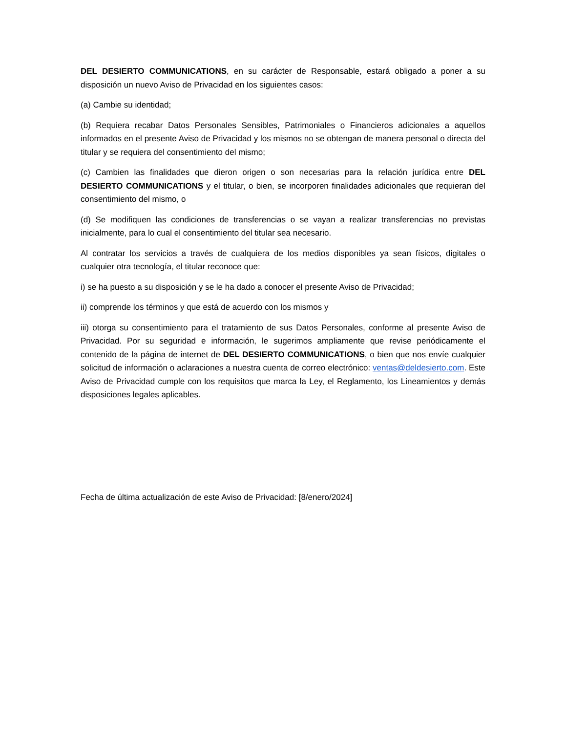DEL DESIERTO COMMUNICATIONS, en su carácter de Responsable, estará obligado a poner a su disposición un nuevo Aviso de Privacidad en los siguientes casos:
(a) Cambie su identidad;
(b) Requiera recabar Datos Personales Sensibles, Patrimoniales o Financieros adicionales a aquellos informados en el presente Aviso de Privacidad y los mismos no se obtengan de manera personal o directa del titular y se requiera del consentimiento del mismo;
(c) Cambien las finalidades que dieron origen o son necesarias para la relación jurídica entre DEL DESIERTO COMMUNICATIONS y el titular, o bien, se incorporen finalidades adicionales que requieran del consentimiento del mismo, o
(d) Se modifiquen las condiciones de transferencias o se vayan a realizar transferencias no previstas inicialmente, para lo cual el consentimiento del titular sea necesario.
Al contratar los servicios a través de cualquiera de los medios disponibles ya sean físicos, digitales o cualquier otra tecnología, el titular reconoce que:
i) se ha puesto a su disposición y se le ha dado a conocer el presente Aviso de Privacidad;
ii) comprende los términos y que está de acuerdo con los mismos y
iii) otorga su consentimiento para el tratamiento de sus Datos Personales, conforme al presente Aviso de Privacidad. Por su seguridad e información, le sugerimos ampliamente que revise periódicamente el contenido de la página de internet de DEL DESIERTO COMMUNICATIONS, o bien que nos envíe cualquier solicitud de información o aclaraciones a nuestra cuenta de correo electrónico: ventas@deldesierto.com. Este Aviso de Privacidad cumple con los requisitos que marca la Ley, el Reglamento, los Lineamientos y demás disposiciones legales aplicables.
Fecha de última actualización de este Aviso de Privacidad: [8/enero/2024]